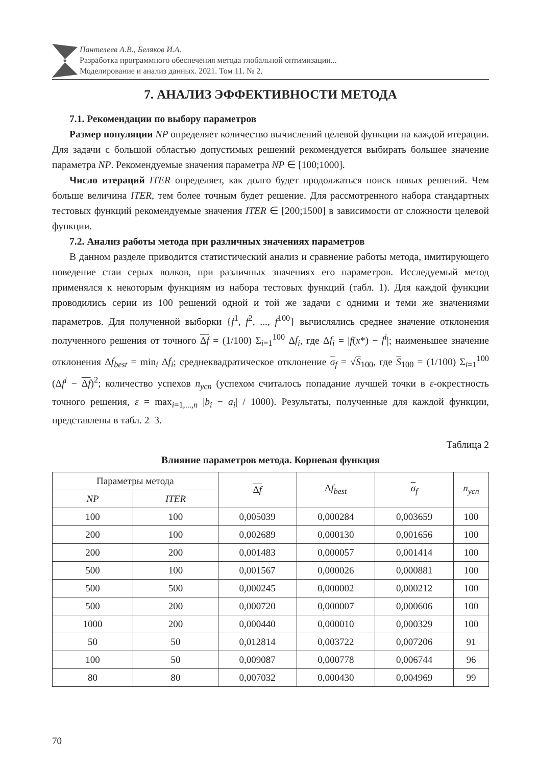Пантелеев А.В., Беляков И.А.
Разработка программного обеспечения метода глобальной оптимизации...
Моделирование и анализ данных. 2021. Том 11. № 2.
7. АНАЛИЗ ЭФФЕКТИВНОСТИ МЕТОДА
7.1. Рекомендации по выбору параметров
Размер популяции NP определяет количество вычислений целевой функции на каждой итерации. Для задачи с большой областью допустимых решений рекомендуется выбирать большее значение параметра NP. Рекомендуемые значения параметра NP ∈ [100;1000].
Число итераций ITER определяет, как долго будет продолжаться поиск новых решений. Чем больше величина ITER, тем более точным будет решение. Для рассмотренного набора стандартных тестовых функций рекомендуемые значения ITER ∈ [200;1500] в зависимости от сложности целевой функции.
7.2. Анализ работы метода при различных значениях параметров
В данном разделе приводится статистический анализ и сравнение работы метода, имитирующего поведение стаи серых волков, при различных значениях его параметров. Исследуемый метод применялся к некоторым функциям из набора тестовых функций (табл. 1). Для каждой функции проводились серии из 100 решений одной и той же задачи с одними и теми же значениями параметров. Для полученной выборки {f<sup>1</sup>, f<sup>2</sup>, ..., f<sup>100</sup>} вычислялись среднее значение отклонения полученного решения от точного Δf = (1/100) Σ<sub>i=1</sub><sup>100</sup> Δf<sub>i</sub>, где Δf<sub>i</sub> = |f(x*) − f<sup>i</sup>|; наименьшее значение отклонения Δf<sub>best</sub> = min<sub>i</sub> Δf<sub>i</sub>; среднеквадратическое отклонение σ<sub>f</sub> = √S<sub>100</sub>, где S<sub>100</sub> = (1/100) Σ<sub>i=1</sub><sup>100</sup> (Δf<sup>i</sup> − Δf)<sup>2</sup>; количество успехов n<sub>усп</sub> (успехом считалось попадание лучшей точки в ε-окрестность точного решения, ε = max<sub>i=1,...,n</sub> |b<sub>i</sub> − a<sub>i</sub>| / 1000). Результаты, полученные для каждой функции, представлены в табл. 2–3.
Таблица 2
Влияние параметров метода. Корневая функция
| Параметры метода | | Δ f | Δ f<sub>best</sub> | σ<sub>f</sub> | n<sub>усп</sub> |
| --- | --- | --- | --- | --- | --- |
| NP | ITER | | | | |
| 100 | 100 | 0,005039 | 0,000284 | 0,003659 | 100 |
| 200 | 100 | 0,002689 | 0,000130 | 0,001656 | 100 |
| 200 | 200 | 0,001483 | 0,000057 | 0,001414 | 100 |
| 500 | 100 | 0,001567 | 0,000026 | 0,000881 | 100 |
| 500 | 500 | 0,000245 | 0,000002 | 0,000212 | 100 |
| 500 | 200 | 0,000720 | 0,000007 | 0,000606 | 100 |
| 1000 | 200 | 0,000440 | 0,000010 | 0,000329 | 100 |
| 50 | 50 | 0,012814 | 0,003722 | 0,007206 | 91 |
| 100 | 50 | 0,009087 | 0,000778 | 0,006744 | 96 |
| 80 | 80 | 0,007032 | 0,000430 | 0,004969 | 99 |
70